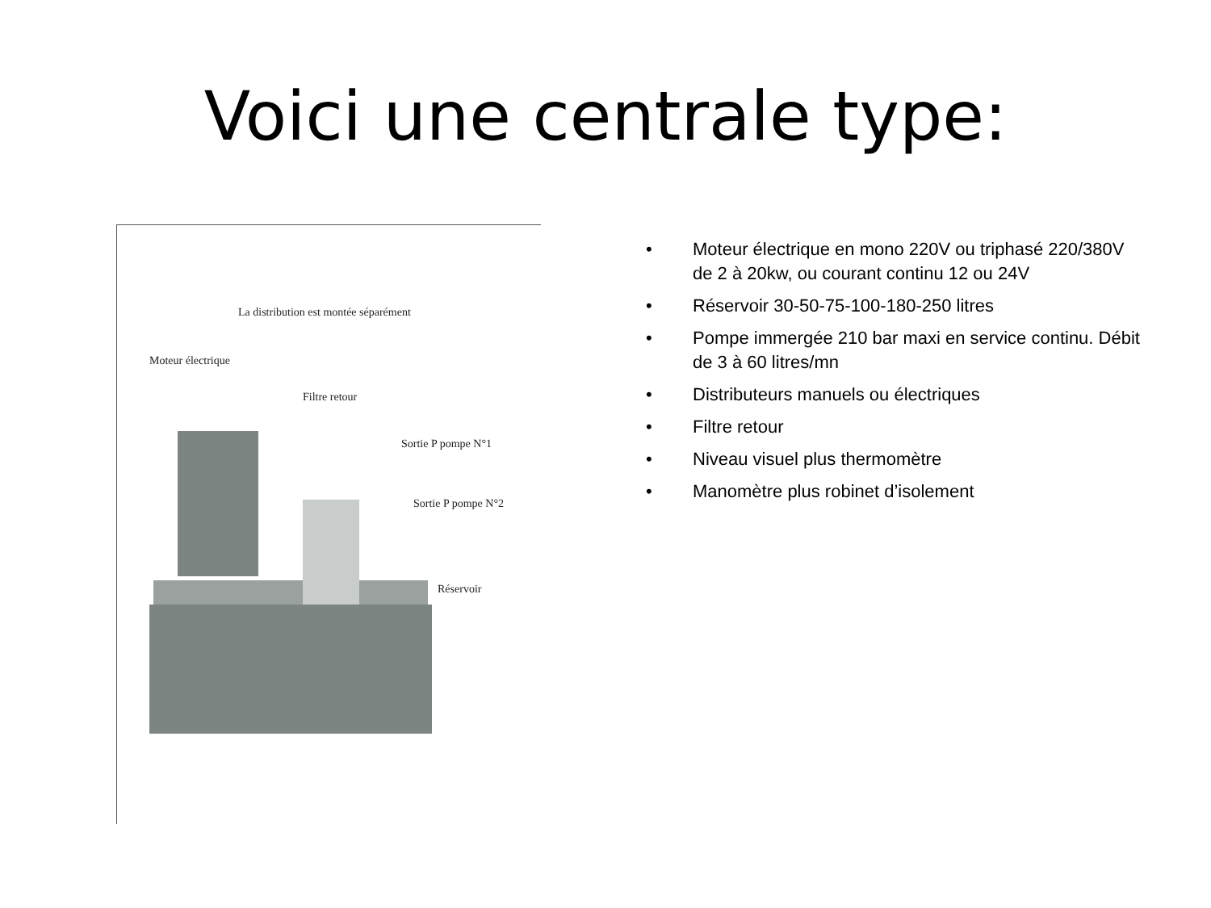Voici une centrale type:
La distribution est montée séparément
Moteur électrique
Filtre retour
Sortie P pompe N°1
Sortie P pompe N°2
Réservoir
• Moteur électrique en mono 220V ou triphasé 220/380V de 2 à 20kw, ou courant continu 12 ou 24V
• Réservoir 30-50-75-100-180-250 litres
• Pompe immergée 210 bar maxi en service continu. Débit de 3 à 60 litres/mn
• Distributeurs manuels ou électriques
• Filtre retour
• Niveau visuel plus thermomètre
• Manomètre plus robinet d’isolement